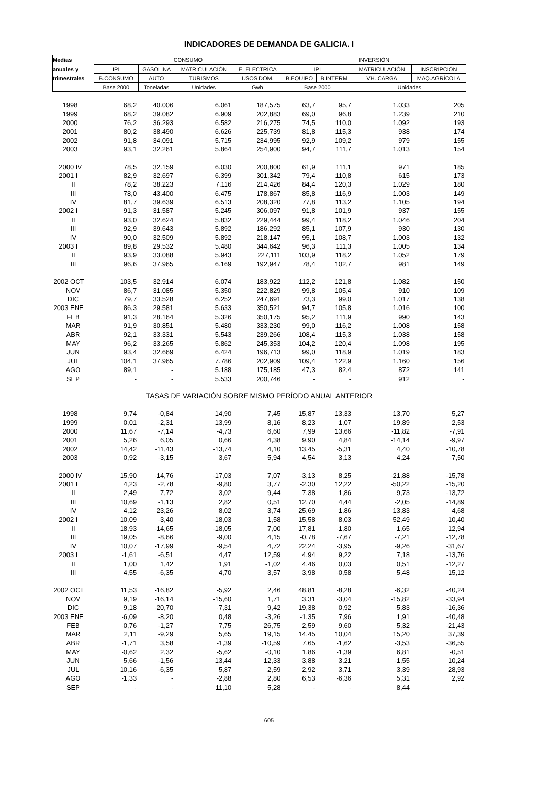INDICADORES DE DEMANDA DE GALICIA. I
| Medias | CONSUMO | | | | INVERSIÓN | | | |
| --- | --- | --- | --- | --- | --- | --- | --- | --- |
| anuales y | IPI | GASOLINA | MATRICULACIÓN | E. ELECTRICA | IPI | | MATRICULACIÓN | INSCRIPCIÓN |
| trimestrales | B.CONSUMO | AUTO | TURISMOS | USOS DOM. | B.EQUIPO | B.INTERM. | VH. CARGA | MAQ.AGRÍCOLA |
| | Base 2000 | Toneladas | Unidades | Gwh | Base 2000 | | Unidades | |
| 1998 | 68,2 | 40.006 | 6.061 | 187,575 | 63,7 | 95,7 | 1.033 | 205 |
| 1999 | 68,2 | 39.082 | 6.909 | 202,883 | 69,0 | 96,8 | 1.239 | 210 |
| 2000 | 76,2 | 36.293 | 6.582 | 216,275 | 74,5 | 110,0 | 1.092 | 193 |
| 2001 | 80,2 | 38.490 | 6.626 | 225,739 | 81,8 | 115,3 | 938 | 174 |
| 2002 | 91,8 | 34.091 | 5.715 | 234,995 | 92,9 | 109,2 | 979 | 155 |
| 2003 | 93,1 | 32.261 | 5.864 | 254,900 | 94,7 | 111,7 | 1.013 | 154 |
| 2000 IV | 78,5 | 32.159 | 6.030 | 200,800 | 61,9 | 111,1 | 971 | 185 |
| 2001 I | 82,9 | 32.697 | 6.399 | 301,342 | 79,4 | 110,8 | 615 | 173 |
| II | 78,2 | 38.223 | 7.116 | 214,426 | 84,4 | 120,3 | 1.029 | 180 |
| III | 78,0 | 43.400 | 6.475 | 178,867 | 85,8 | 116,9 | 1.003 | 149 |
| IV | 81,7 | 39.639 | 6.513 | 208,320 | 77,8 | 113,2 | 1.105 | 194 |
| 2002 I | 91,3 | 31.587 | 5.245 | 306,097 | 91,8 | 101,9 | 937 | 155 |
| II | 93,0 | 32.624 | 5.832 | 229,444 | 99,4 | 118,2 | 1.046 | 204 |
| III | 92,9 | 39.643 | 5.892 | 186,292 | 85,1 | 107,9 | 930 | 130 |
| IV | 90,0 | 32.509 | 5.892 | 218,147 | 95,1 | 108,7 | 1.003 | 132 |
| 2003 I | 89,8 | 29.532 | 5.480 | 344,642 | 96,3 | 111,3 | 1.005 | 134 |
| II | 93,9 | 33.088 | 5.943 | 227,111 | 103,9 | 118,2 | 1.052 | 179 |
| III | 96,6 | 37.965 | 6.169 | 192,947 | 78,4 | 102,7 | 981 | 149 |
| 2002 OCT | 103,5 | 32.914 | 6.074 | 183,922 | 112,2 | 121,8 | 1.082 | 150 |
| NOV | 86,7 | 31.085 | 5.350 | 222,829 | 99,8 | 105,4 | 910 | 109 |
| DIC | 79,7 | 33.528 | 6.252 | 247,691 | 73,3 | 99,0 | 1.017 | 138 |
| 2003 ENE | 86,3 | 29.581 | 5.633 | 350,521 | 94,7 | 105,8 | 1.016 | 100 |
| FEB | 91,3 | 28.164 | 5.326 | 350,175 | 95,2 | 111,9 | 990 | 143 |
| MAR | 91,9 | 30.851 | 5.480 | 333,230 | 99,0 | 116,2 | 1.008 | 158 |
| ABR | 92,1 | 33.331 | 5.543 | 239,266 | 108,4 | 115,3 | 1.038 | 158 |
| MAY | 96,2 | 33.265 | 5.862 | 245,353 | 104,2 | 120,4 | 1.098 | 195 |
| JUN | 93,4 | 32.669 | 6.424 | 196,713 | 99,0 | 118,9 | 1.019 | 183 |
| JUL | 104,1 | 37.965 | 7.786 | 202,909 | 109,4 | 122,9 | 1.160 | 156 |
| AGO | 89,1 | - | 5.188 | 175,185 | 47,3 | 82,4 | 872 | 141 |
| SEP | - | - | 5.533 | 200,746 | - | - | 912 | - |
| TASAS DE VARIACIÓN SOBRE MISMO PERÍODO ANUAL ANTERIOR | | | | | | | | |
| 1998 | 9,74 | -0,84 | 14,90 | 7,45 | 15,87 | 13,33 | 13,70 | 5,27 |
| 1999 | 0,01 | -2,31 | 13,99 | 8,16 | 8,23 | 1,07 | 19,89 | 2,53 |
| 2000 | 11,67 | -7,14 | -4,73 | 6,60 | 7,99 | 13,66 | -11,82 | -7,91 |
| 2001 | 5,26 | 6,05 | 0,66 | 4,38 | 9,90 | 4,84 | -14,14 | -9,97 |
| 2002 | 14,42 | -11,43 | -13,74 | 4,10 | 13,45 | -5,31 | 4,40 | -10,78 |
| 2003 | 0,92 | -3,15 | 3,67 | 5,94 | 4,54 | 3,13 | 4,24 | -7,50 |
| 2000 IV | 15,90 | -14,76 | -17,03 | 7,07 | -3,13 | 8,25 | -21,88 | -15,78 |
| 2001 I | 4,23 | -2,78 | -9,80 | 3,77 | -2,30 | 12,22 | -50,22 | -15,20 |
| II | 2,49 | 7,72 | 3,02 | 9,44 | 7,38 | 1,86 | -9,73 | -13,72 |
| III | 10,69 | -1,13 | 2,82 | 0,51 | 12,70 | 4,44 | -2,05 | -14,89 |
| IV | 4,12 | 23,26 | 8,02 | 3,74 | 25,69 | 1,86 | 13,83 | 4,68 |
| 2002 I | 10,09 | -3,40 | -18,03 | 1,58 | 15,58 | -8,03 | 52,49 | -10,40 |
| II | 18,93 | -14,65 | -18,05 | 7,00 | 17,81 | -1,80 | 1,65 | 12,94 |
| III | 19,05 | -8,66 | -9,00 | 4,15 | -0,78 | -7,67 | -7,21 | -12,78 |
| IV | 10,07 | -17,99 | -9,54 | 4,72 | 22,24 | -3,95 | -9,26 | -31,67 |
| 2003 I | -1,61 | -6,51 | 4,47 | 12,59 | 4,94 | 9,22 | 7,18 | -13,76 |
| II | 1,00 | 1,42 | 1,91 | -1,02 | 4,46 | 0,03 | 0,51 | -12,27 |
| III | 4,55 | -6,35 | 4,70 | 3,57 | 3,98 | -0,58 | 5,48 | 15,12 |
| 2002 OCT | 11,53 | -16,82 | -5,92 | 2,46 | 48,81 | -8,28 | -6,32 | -40,24 |
| NOV | 9,19 | -16,14 | -15,60 | 1,71 | 3,31 | -3,04 | -15,82 | -33,94 |
| DIC | 9,18 | -20,70 | -7,31 | 9,42 | 19,38 | 0,92 | -5,83 | -16,36 |
| 2003 ENE | -6,09 | -8,20 | 0,48 | -3,26 | -1,35 | 7,96 | 1,91 | -40,48 |
| FEB | -0,76 | -1,27 | 7,75 | 26,75 | 2,59 | 9,60 | 5,32 | -21,43 |
| MAR | 2,11 | -9,29 | 5,65 | 19,15 | 14,45 | 10,04 | 15,20 | 37,39 |
| ABR | -1,71 | 3,58 | -1,39 | -10,59 | 7,65 | -1,62 | -3,53 | -36,55 |
| MAY | -0,62 | 2,32 | -5,62 | -0,10 | 1,86 | -1,39 | 6,81 | -0,51 |
| JUN | 5,66 | -1,56 | 13,44 | 12,33 | 3,88 | 3,21 | -1,55 | 10,24 |
| JUL | 10,16 | -6,35 | 5,87 | 2,59 | 2,92 | 3,71 | 3,39 | 28,93 |
| AGO | -1,33 | - | -2,88 | 2,80 | 6,53 | -6,36 | 5,31 | 2,92 |
| SEP | - | - | 11,10 | 5,28 | - | - | 8,44 | - |
605